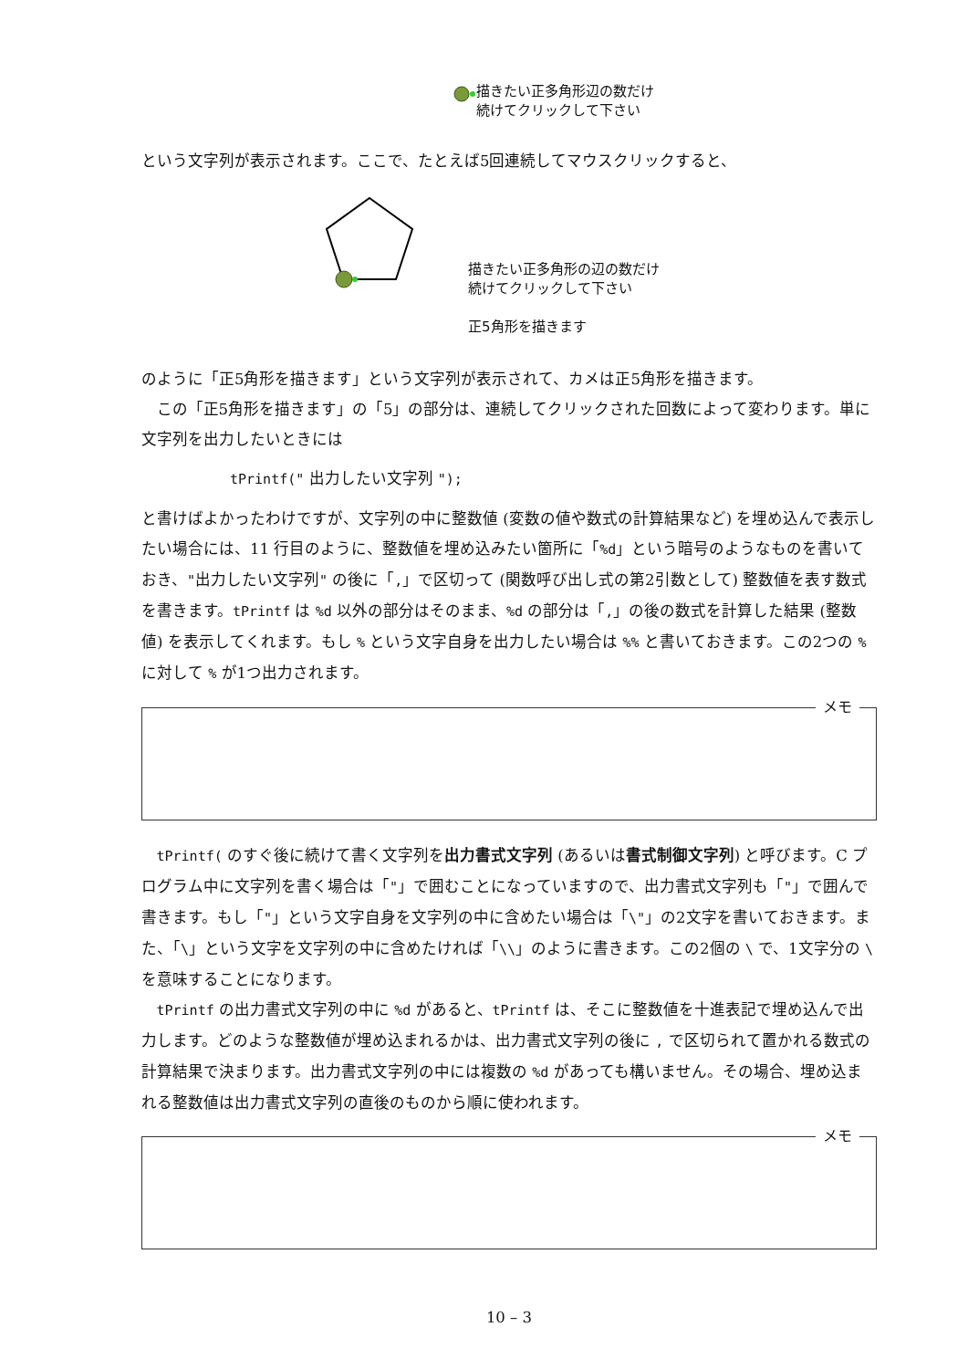描きたい正多角形辺の数だけ
続けてクリックして下さい
という文字列が表示されます。ここで、たとえば5回連続してマウスクリックすると、
描きたい正多角形の辺の数だけ
続けてクリックして下さい
正5角形を描きます
のように「正5角形を描きます」という文字列が表示されて、カメは正5角形を描きます。
この「正5角形を描きます」の「5」の部分は、連続してクリックされた回数によって変わります。単に文字列を出力したいときには
tPrintf(" 出力したい文字列 ");
と書けばよかったわけですが、文字列の中に整数値 (変数の値や数式の計算結果など) を埋め込んで表示したい場合には、11 行目のように、整数値を埋め込みたい箇所に「%d」という暗号のようなものを書いておき、"出力したい文字列" の後に「,」で区切って (関数呼び出し式の第2引数として) 整数値を表す数式を書きます。tPrintf は %d 以外の部分はそのまま、%d の部分は「,」の後の数式を計算した結果 (整数値) を表示してくれます。もし % という文字自身を出力したい場合は %% と書いておきます。この2つの % に対して % が1つ出力されます。
メモ
tPrintf( のすぐ後に続けて書く文字列を出力書式文字列 (あるいは書式制御文字列) と呼びます。C プログラム中に文字列を書く場合は「"」で囲むことになっていますので、出力書式文字列も「"」で囲んで書きます。もし「"」という文字自身を文字列の中に含めたい場合は「\"」の2文字を書いておきます。また、「\」という文字を文字列の中に含めたければ「\\」のように書きます。この2個の \ で、1文字分の \ を意味することになります。
tPrintf の出力書式文字列の中に %d があると、tPrintf は、そこに整数値を十進表記で埋め込んで出力します。どのような整数値が埋め込まれるかは、出力書式文字列の後に , で区切られて置かれる数式の計算結果で決まります。出力書式文字列の中には複数の %d があっても構いません。その場合、埋め込まれる整数値は出力書式文字列の直後のものから順に使われます。
メモ
10 – 3